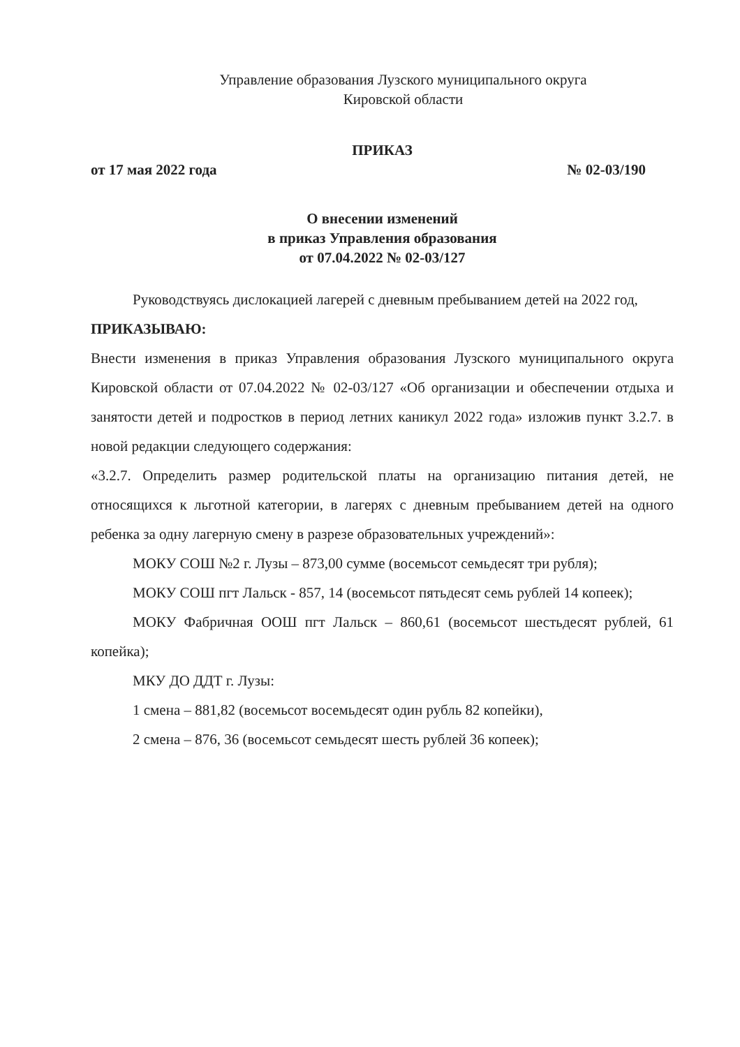Управление образования Лузского муниципального округа
Кировской области
ПРИКАЗ
от 17 мая 2022 года № 02-03/190
О внесении изменений
в приказ Управления образования
от 07.04.2022 № 02-03/127
Руководствуясь дислокацией лагерей с дневным пребыванием детей на 2022 год,
ПРИКАЗЫВАЮ:
Внести изменения в приказ Управления образования Лузского муниципального округа Кировской области от 07.04.2022 № 02-03/127 «Об организации и обеспечении отдыха и занятости детей и подростков в период летних каникул 2022 года» изложив пункт 3.2.7. в новой редакции следующего содержания:
«3.2.7. Определить размер родительской платы на организацию питания детей, не относящихся к льготной категории, в лагерях с дневным пребыванием детей на одного ребенка за одну лагерную смену в разрезе образовательных учреждений»:
МОКУ СОШ №2 г. Лузы – 873,00 сумме (восемьсот семьдесят три рубля);
МОКУ СОШ пгт Лальск - 857, 14 (восемьсот пятьдесят семь рублей 14 копеек);
МОКУ Фабричная ООШ пгт Лальск – 860,61 (восемьсот шестьдесят рублей, 61 копейка);
МКУ ДО ДДТ г. Лузы:
1 смена – 881,82 (восемьсот восемьдесят один рубль 82 копейки),
2 смена – 876, 36 (восемьсот семьдесят шесть рублей 36 копеек);